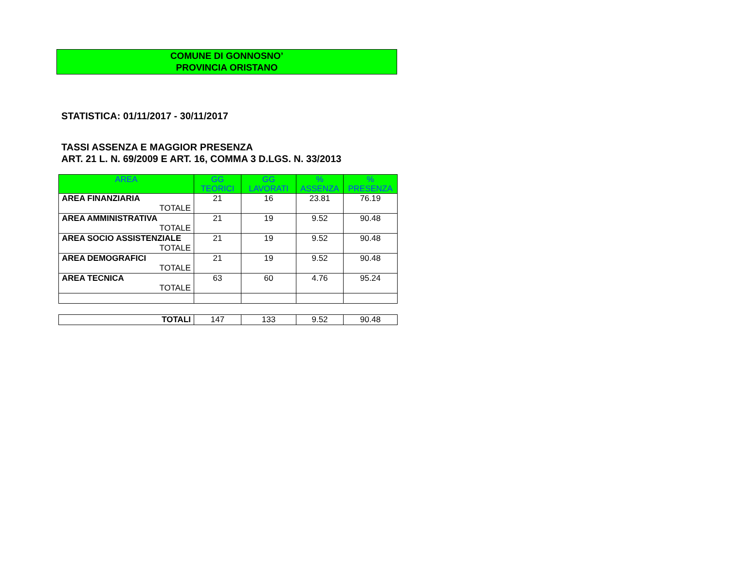COMUNE DI GONNOSNO’
PROVINCIA ORISTANO
STATISTICA: 01/11/2017 - 30/11/2017
TASSI ASSENZA E MAGGIOR PRESENZA
ART. 21 L. N. 69/2009 E ART. 16, COMMA 3 D.LGS. N. 33/2013
| AREA | GG TEORICI | GG LAVORATI | % ASSENZA | % PRESENZA |
| --- | --- | --- | --- | --- |
| AREA FINANZIARIA TOTALE | 21 | 16 | 23.81 | 76.19 |
| AREA AMMINISTRATIVA TOTALE | 21 | 19 | 9.52 | 90.48 |
| AREA SOCIO ASSISTENZIALE TOTALE | 21 | 19 | 9.52 | 90.48 |
| AREA DEMOGRAFICI TOTALE | 21 | 19 | 9.52 | 90.48 |
| AREA TECNICA TOTALE | 63 | 60 | 4.76 | 95.24 |
| TOTALI | 147 | 133 | 9.52 | 90.48 |